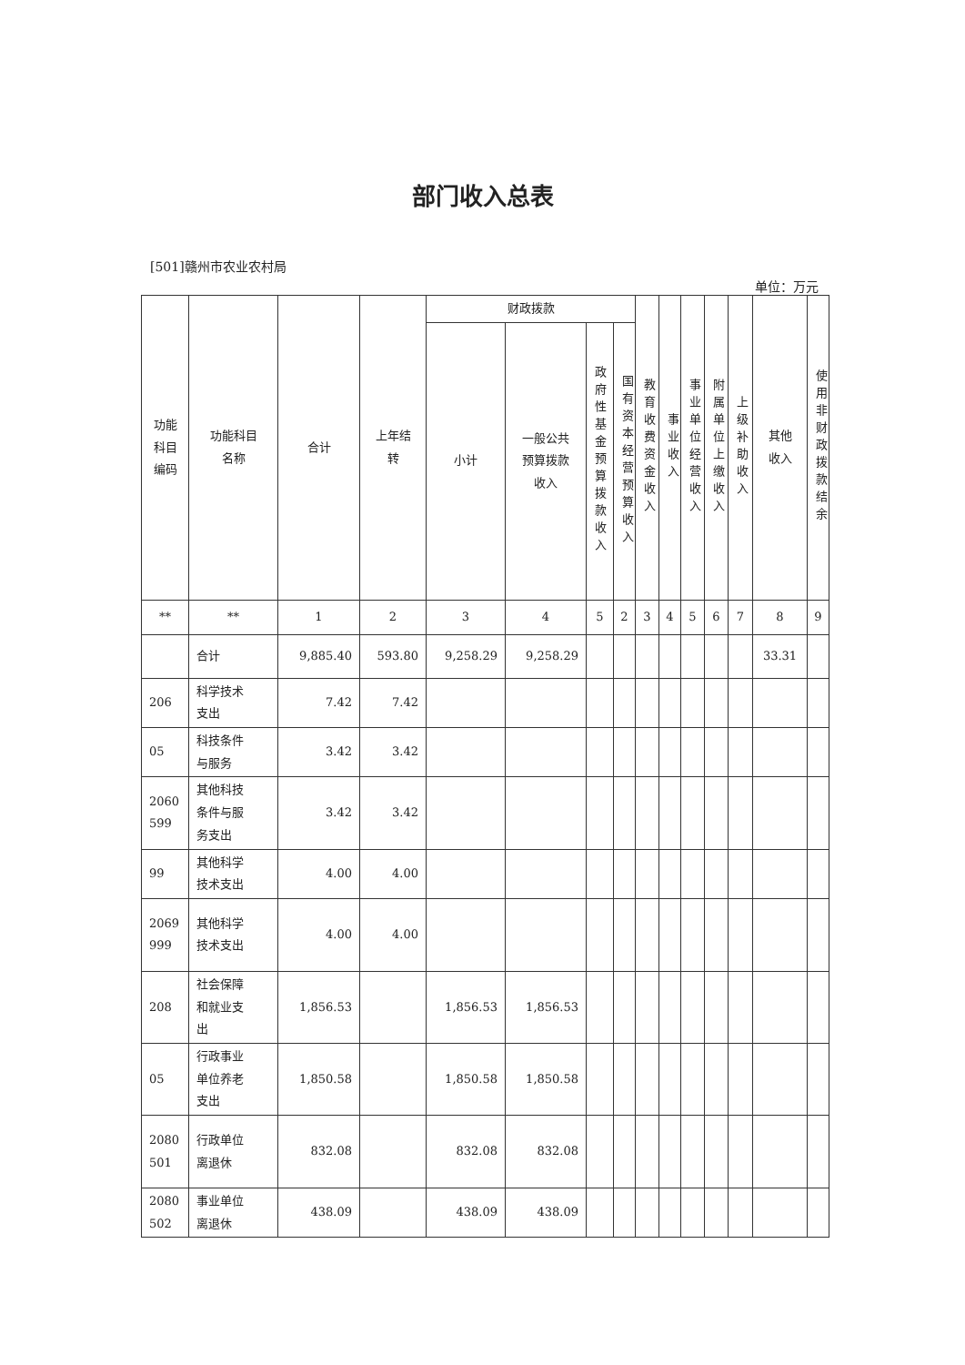部门收入总表
[501]赣州市农业农村局
单位：万元
| 功能 科目 编码 | 功能科目 名称 | 合计 | 上年结 转 | 财政拨款 | | | | 教育收费资金收入 | 事业收入 | 事业单位经营收入 | 附属单位上缴收入 | 上级补助收入 | 其他 收入 | 使用非财政拨款结余 |
| --- | --- | --- | --- | --- | --- | --- | --- | --- | --- | --- | --- | --- | --- | --- |
| | | | | 小计 | 一般公共 预算拨款 收入 | 政府性基金预算拨款收入 | 国有资本经营预算收入 | | | | | | | |
| ** | ** | 1 | 2 | 3 | 4 | 5 | 2 | 3 | 4 | 5 | 6 | 7 | 8 | 9 |
| | 合计 | 9,885.40 | 593.80 | 9,258.29 | 9,258.29 | | | | | | | | 33.31 | |
| 206 | 科学技术 支出 | 7.42 | 7.42 | | | | | | | | | | | |
| 05 | 科技条件 与服务 | 3.42 | 3.42 | | | | | | | | | | | |
| 2060 599 | 其他科技 条件与服 务支出 | 3.42 | 3.42 | | | | | | | | | | | |
| 99 | 其他科学 技术支出 | 4.00 | 4.00 | | | | | | | | | | | |
| 2069 999 | 其他科学 技术支出 | 4.00 | 4.00 | | | | | | | | | | | |
| 208 | 社会保障 和就业支 出 | 1,856.53 | | 1,856.53 | 1,856.53 | | | | | | | | | |
| 05 | 行政事业 单位养老 支出 | 1,850.58 | | 1,850.58 | 1,850.58 | | | | | | | | | |
| 2080 501 | 行政单位 离退休 | 832.08 | | 832.08 | 832.08 | | | | | | | | | |
| 2080 502 | 事业单位 离退休 | 438.09 | | 438.09 | 438.09 | | | | | | | | | |